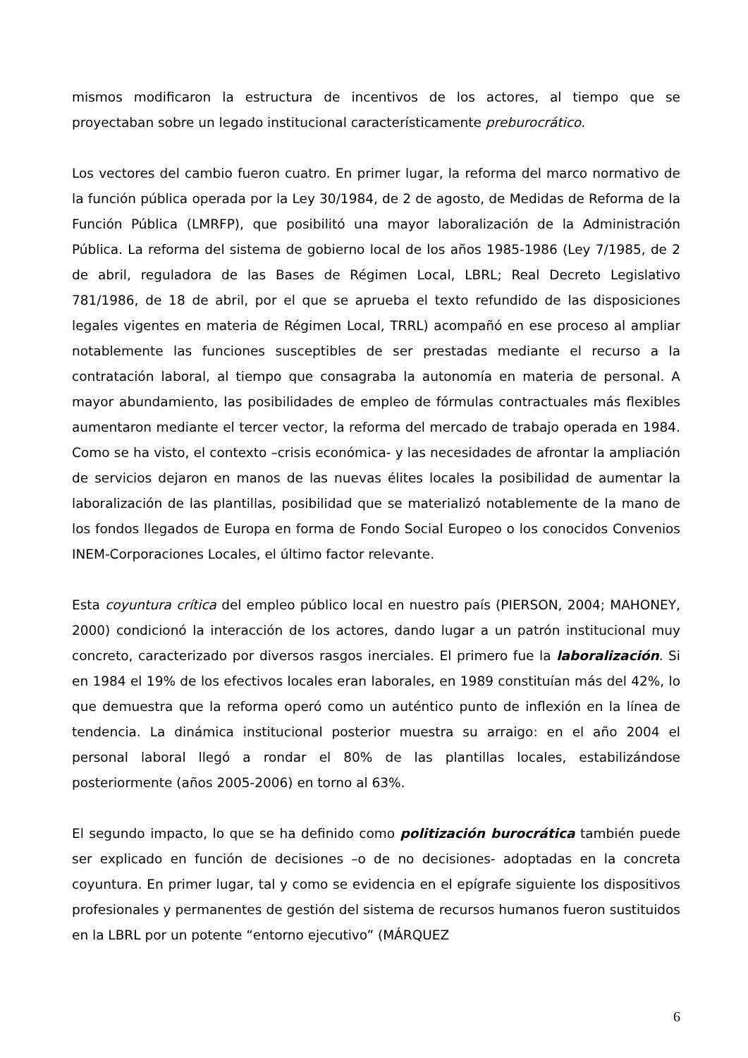mismos modificaron la estructura de incentivos de los actores, al tiempo que se proyectaban sobre un legado institucional característicamente preburocrático.
Los vectores del cambio fueron cuatro. En primer lugar, la reforma del marco normativo de la función pública operada por la Ley 30/1984, de 2 de agosto, de Medidas de Reforma de la Función Pública (LMRFP), que posibilitó una mayor laboralización de la Administración Pública. La reforma del sistema de gobierno local de los años 1985-1986 (Ley 7/1985, de 2 de abril, reguladora de las Bases de Régimen Local, LBRL; Real Decreto Legislativo 781/1986, de 18 de abril, por el que se aprueba el texto refundido de las disposiciones legales vigentes en materia de Régimen Local, TRRL) acompañó en ese proceso al ampliar notablemente las funciones susceptibles de ser prestadas mediante el recurso a la contratación laboral, al tiempo que consagraba la autonomía en materia de personal. A mayor abundamiento, las posibilidades de empleo de fórmulas contractuales más flexibles aumentaron mediante el tercer vector, la reforma del mercado de trabajo operada en 1984. Como se ha visto, el contexto –crisis económica- y las necesidades de afrontar la ampliación de servicios dejaron en manos de las nuevas élites locales la posibilidad de aumentar la laboralización de las plantillas, posibilidad que se materializó notablemente de la mano de los fondos llegados de Europa en forma de Fondo Social Europeo o los conocidos Convenios INEM-Corporaciones Locales, el último factor relevante.
Esta coyuntura crítica del empleo público local en nuestro país (PIERSON, 2004; MAHONEY, 2000) condicionó la interacción de los actores, dando lugar a un patrón institucional muy concreto, caracterizado por diversos rasgos inerciales. El primero fue la laboralización. Si en 1984 el 19% de los efectivos locales eran laborales, en 1989 constituían más del 42%, lo que demuestra que la reforma operó como un auténtico punto de inflexión en la línea de tendencia. La dinámica institucional posterior muestra su arraigo: en el año 2004 el personal laboral llegó a rondar el 80% de las plantillas locales, estabilizándose posteriormente (años 2005-2006) en torno al 63%.
El segundo impacto, lo que se ha definido como politización burocrática también puede ser explicado en función de decisiones –o de no decisiones- adoptadas en la concreta coyuntura. En primer lugar, tal y como se evidencia en el epígrafe siguiente los dispositivos profesionales y permanentes de gestión del sistema de recursos humanos fueron sustituidos en la LBRL por un potente “entorno ejecutivo” (MÁRQUEZ
6